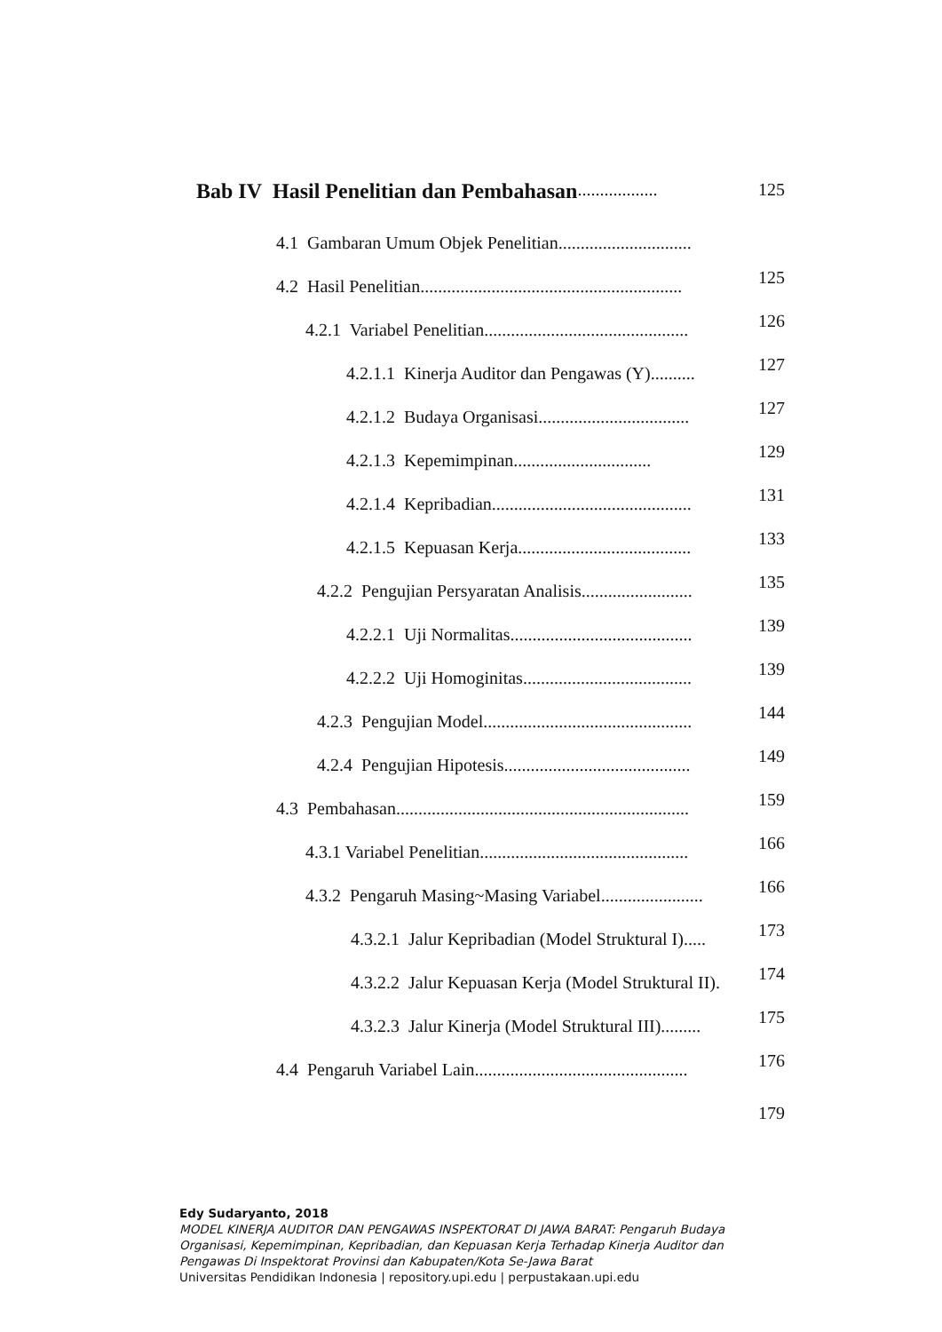Bab IV Hasil Penelitian dan Pembahasan.................. 125
4.1 Gambaran Umum Objek Penelitian..............................
4.2 Hasil Penelitian........................................................... 125
4.2.1 Variabel Penelitian.............................................. 126
4.2.1.1 Kinerja Auditor dan Pengawas (Y).......... 127
4.2.1.2 Budaya Organisasi.................................. 127
4.2.1.3 Kepemimpinan............................... 129
4.2.1.4 Kepribadian............................................. 131
4.2.1.5 Kepuasan Kerja....................................... 133
4.2.2 Pengujian Persyaratan Analisis......................... 135
4.2.2.1 Uji Normalitas......................................... 139
4.2.2.2 Uji Homoginitas...................................... 139
4.2.3 Pengujian Model............................................... 144
4.2.4 Pengujian Hipotesis.......................................... 149
4.3 Pembahasan.................................................................. 159
4.3.1 Variabel Penelitian............................................... 166
4.3.2 Pengaruh Masing~Masing Variabel....................... 166
4.3.2.1 Jalur Kepribadian (Model Struktural I)..... 173
4.3.2.2 Jalur Kepuasan Kerja (Model Struktural II). 174
4.3.2.3 Jalur Kinerja (Model Struktural III)......... 175
4.4 Pengaruh Variabel Lain................................................ 176
179
Edy Sudaryanto, 2018
MODEL KINERJA AUDITOR DAN PENGAWAS INSPEKTORAT DI JAWA BARAT: Pengaruh Budaya
Organisasi, Kepemimpinan, Kepribadian, dan Kepuasan Kerja Terhadap Kinerja Auditor dan
Pengawas Di Inspektorat Provinsi dan Kabupaten/Kota Se-Jawa Barat
Universitas Pendidikan Indonesia | repository.upi.edu | perpustakaan.upi.edu